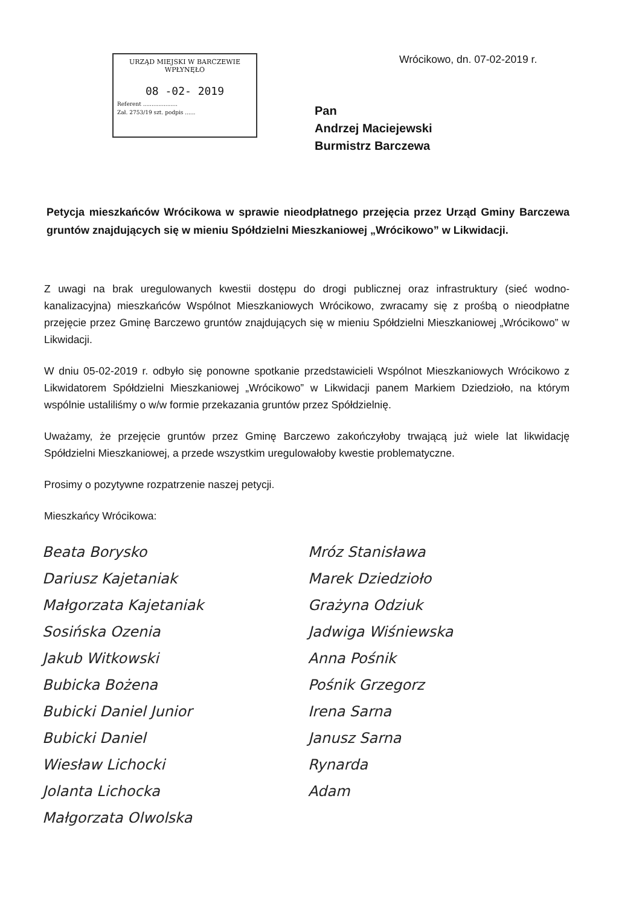URZĄD MIEJSKI W BARCZEWIE
WPŁYNĘŁO
08 -02- 2019
Referent ....................
Zał. 2753/19 szt. podpis ......
Wrócikowo, dn. 07-02-2019 r.
Pan
Andrzej Maciejewski
Burmistrz Barczewa
Petycja mieszkańców Wrócikowa w sprawie nieodpłatnego przejęcia przez Urząd Gminy Barczewa gruntów znajdujących się w mieniu Spółdzielni Mieszkaniowej „Wrócikowo” w Likwidacji.
Z uwagi na brak uregulowanych kwestii dostępu do drogi publicznej oraz infrastruktury (sieć wodno-kanalizacyjna) mieszkańców Wspólnot Mieszkaniowych Wrócikowo, zwracamy się z prośbą o nieodpłatne przejęcie przez Gminę Barczewo gruntów znajdujących się w mieniu Spółdzielni Mieszkaniowej „Wrócikowo” w Likwidacji.
W dniu 05-02-2019 r. odbyło się ponowne spotkanie przedstawicieli Wspólnot Mieszkaniowych Wrócikowo z Likwidatorem Spółdzielni Mieszkaniowej „Wrócikowo” w Likwidacji panem Markiem Dziedzioło, na którym wspólnie ustaliliśmy o w/w formie przekazania gruntów przez Spółdzielnię.
Uważamy, że przejęcie gruntów przez Gminę Barczewo zakończyłoby trwającą już wiele lat likwidację Spółdzielni Mieszkaniowej, a przede wszystkim uregulowałoby kwestie problematyczne.
Prosimy o pozytywne rozpatrzenie naszej petycji.
Mieszkańcy Wrócikowa:
Beata Borysko
Dariusz Kajetaniak
Małgorzata Kajetaniak
Sosińska Ozenia
Jakub Witkowski
Bubicka Bożena
Bubicki Daniel Junior
Bubicki Daniel
Wiesław Lichocki
Jolanta Lichocka
Małgorzata Olwolska
Mróz Stanisława
Marek Dziedzioło
Grażyna Odziuk
Jadwiga Wiśniewska
Anna Pośnik
Pośnik Grzegorz
Irena Sarna
Janusz Sarna
Rynarda
Adam